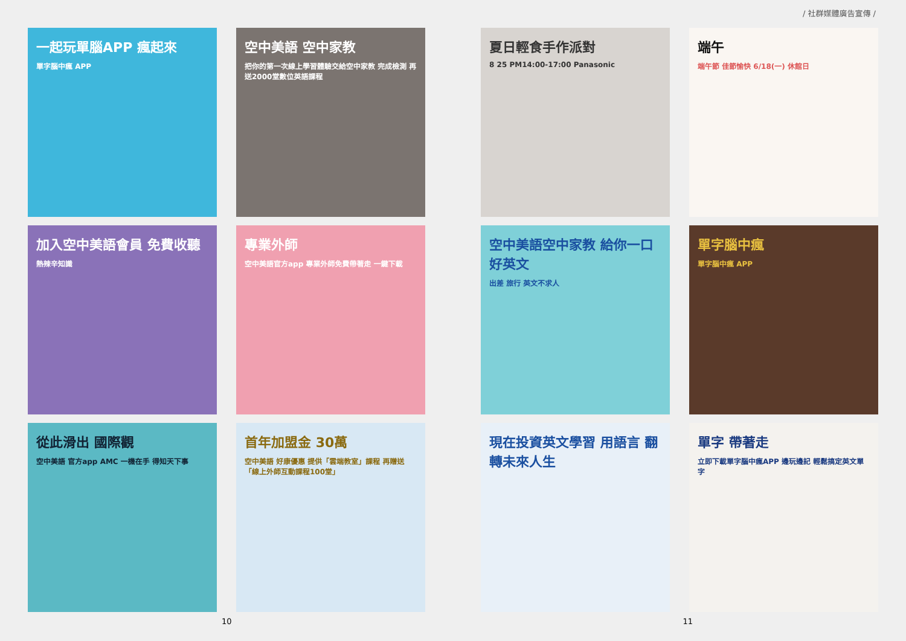/ 社群媒體廣告宣傳 /
一起玩單腦APP 瘋起來
單字腦中瘋 APP
空中美語 空中家教
把你的第一次線上學習體驗交給空中家教 完成檢測 再送2000堂數位英語課程
加入空中美語會員 免費收聽
熱辣辛知識
專業外師
空中美語官方app 專業外師免費帶著走 一鍵下載
從此滑出 國際觀
空中美語 官方app AMC 一機在手 得知天下事
首年加盟金 30萬
空中美語 好康優惠 提供「雲端教室」課程 再贈送「線上外師互動課程100堂」
夏日輕食手作派對
8 25 PM14:00-17:00 Panasonic
端午
端午節 佳節愉快 6/18(一) 休館日
空中美語空中家教 給你一口好英文
出差 旅行 英文不求人
單字腦中瘋
單字腦中瘋 APP
現在投資英文學習 用語言 翻轉未來人生
單字 帶著走
立即下載單字腦中瘋APP 邊玩邊記 輕鬆搞定英文單字
10 11